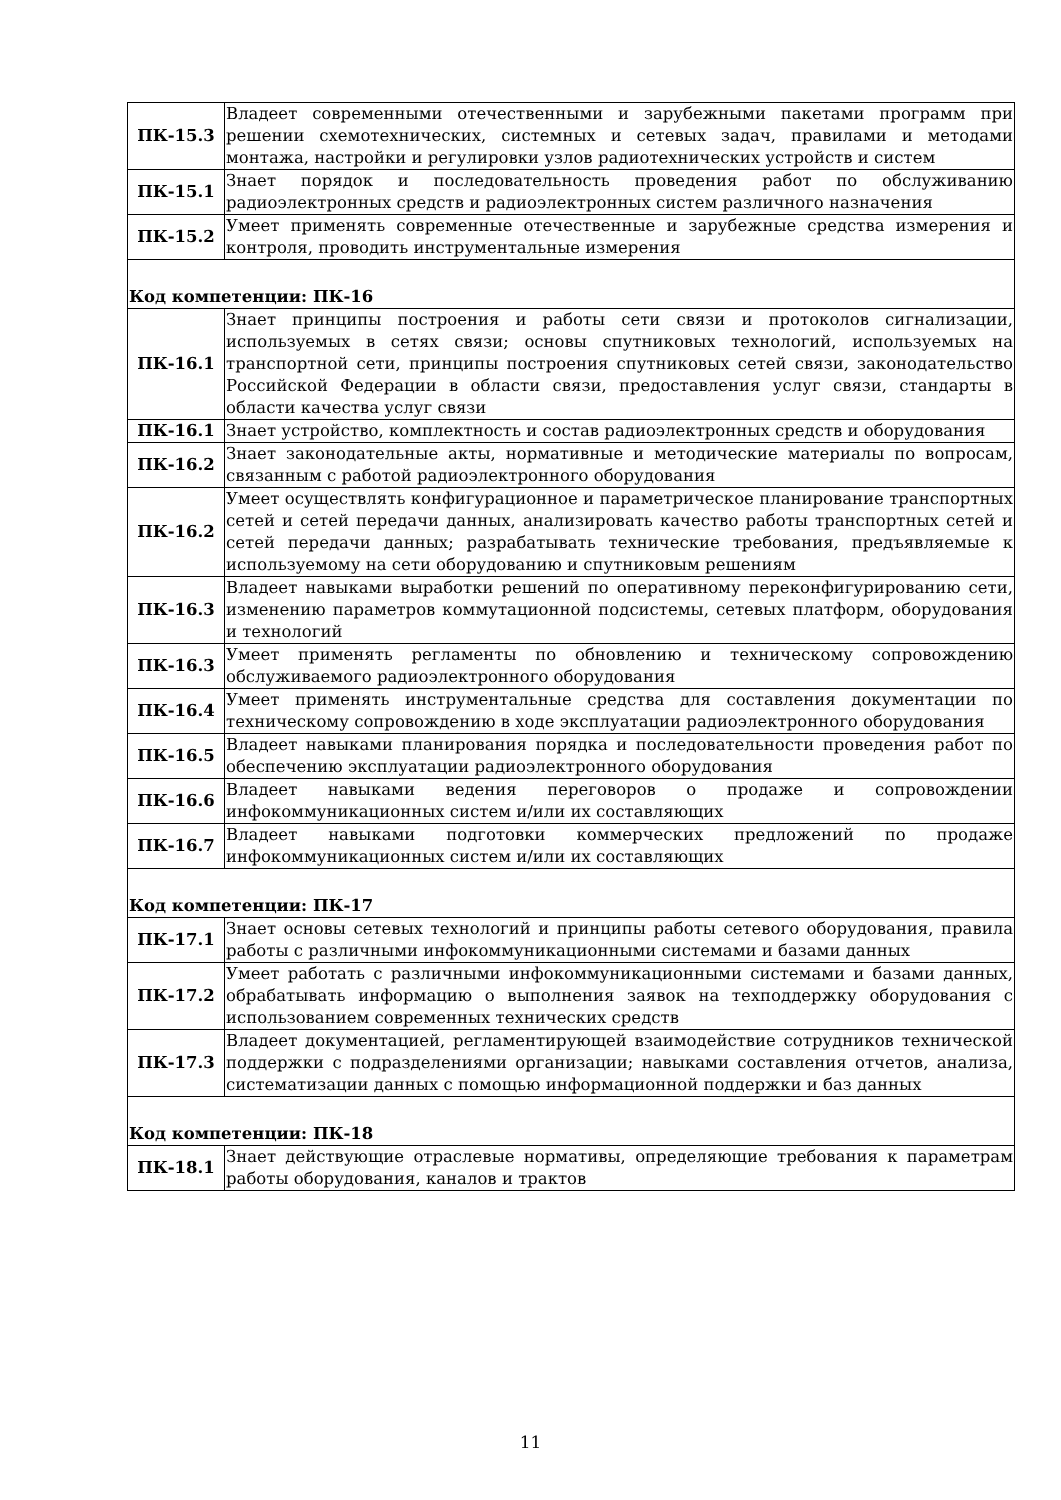| ПК-15.3 | Владеет современными отечественными и зарубежными пакетами программ при решении схемотехнических, системных и сетевых задач, правилами и методами монтажа, настройки и регулировки узлов радиотехнических устройств и систем |
| ПК-15.1 | Знает порядок и последовательность проведения работ по обслуживанию радиоэлектронных средств и радиоэлектронных систем различного назначения |
| ПК-15.2 | Умеет применять современные отечественные и зарубежные средства измерения и контроля, проводить инструментальные измерения |
| Код компетенции: ПК-16 | |
| ПК-16.1 | Знает принципы построения и работы сети связи и протоколов сигнализации, используемых в сетях связи; основы спутниковых технологий, используемых на транспортной сети, принципы построения спутниковых сетей связи, законодательство Российской Федерации в области связи, предоставления услуг связи, стандарты в области качества услуг связи |
| ПК-16.1 | Знает устройство, комплектность и состав радиоэлектронных средств и оборудования |
| ПК-16.2 | Знает законодательные акты, нормативные и методические материалы по вопросам, связанным с работой радиоэлектронного оборудования |
| ПК-16.2 | Умеет осуществлять конфигурационное и параметрическое планирование транспортных сетей и сетей передачи данных, анализировать качество работы транспортных сетей и сетей передачи данных; разрабатывать технические требования, предъявляемые к используемому на сети оборудованию и спутниковым решениям |
| ПК-16.3 | Владеет навыками выработки решений по оперативному переконфигурированию сети, изменению параметров коммутационной подсистемы, сетевых платформ, оборудования и технологий |
| ПК-16.3 | Умеет применять регламенты по обновлению и техническому сопровождению обслуживаемого радиоэлектронного оборудования |
| ПК-16.4 | Умеет применять инструментальные средства для составления документации по техническому сопровождению в ходе эксплуатации радиоэлектронного оборудования |
| ПК-16.5 | Владеет навыками планирования порядка и последовательности проведения работ по обеспечению эксплуатации радиоэлектронного оборудования |
| ПК-16.6 | Владеет навыками ведения переговоров о продаже и сопровождении инфокоммуникационных систем и/или их составляющих |
| ПК-16.7 | Владеет навыками подготовки коммерческих предложений по продаже инфокоммуникационных систем и/или их составляющих |
| Код компетенции: ПК-17 | |
| ПК-17.1 | Знает основы сетевых технологий и принципы работы сетевого оборудования, правила работы с различными инфокоммуникационными системами и базами данных |
| ПК-17.2 | Умеет работать с различными инфокоммуникационными системами и базами данных, обрабатывать информацию о выполнения заявок на техподдержку оборудования с использованием современных технических средств |
| ПК-17.3 | Владеет документацией, регламентирующей взаимодействие сотрудников технической поддержки с подразделениями организации; навыками составления отчетов, анализа, систематизации данных с помощью информационной поддержки и баз данных |
| Код компетенции: ПК-18 | |
| ПК-18.1 | Знает действующие отраслевые нормативы, определяющие требования к параметрам работы оборудования, каналов и трактов |
11